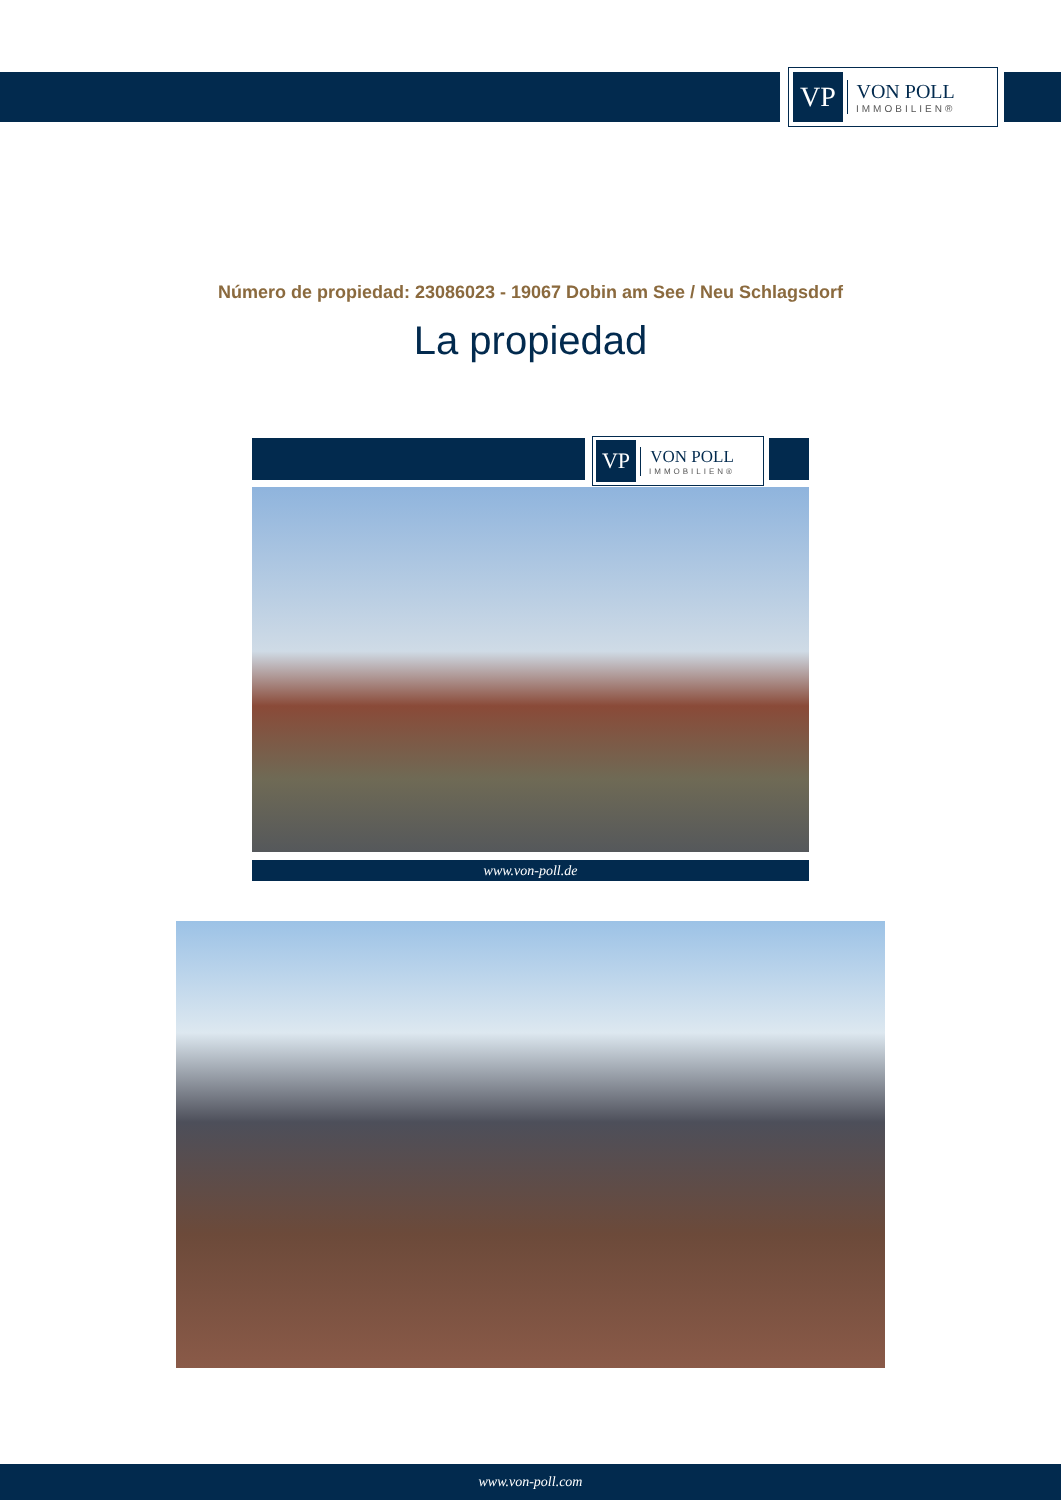VP
VON POLL
IMMOBILIEN®
Número de propiedad: 23086023 - 19067 Dobin am See / Neu Schlagsdorf
La propiedad
VP
VON POLL
IMMOBILIEN®
www.von-poll.de
www.von-poll.com